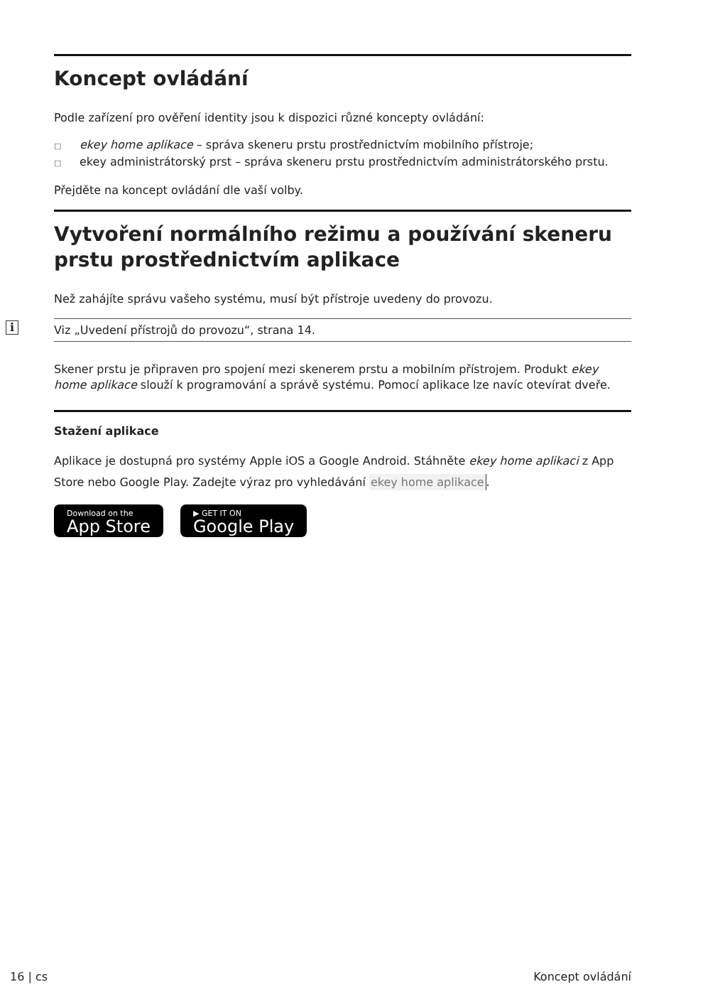Koncept ovládání
Podle zařízení pro ověření identity jsou k dispozici různé koncepty ovládání:
□ ekey home aplikace – správa skeneru prstu prostřednictvím mobilního přístroje;
□ ekey administrátorský prst – správa skeneru prstu prostřednictvím administrátorského prstu.
Přejděte na koncept ovládání dle vaší volby.
Vytvoření normálního režimu a používání skeneru prstu prostřednictvím aplikace
Než zahájíte správu vašeho systému, musí být přístroje uvedeny do provozu.
i Viz „Uvedení přístrojů do provozu“, strana 14.
Skener prstu je připraven pro spojení mezi skenerem prstu a mobilním přístrojem. Produkt ekey home aplikace slouží k programování a správě systému. Pomocí aplikace lze navíc otevírat dveře.
Stažení aplikace
Aplikace je dostupná pro systémy Apple iOS a Google Android. Stáhněte ekey home aplikaci z App Store nebo Google Play. Zadejte výraz pro vyhledávání ekey home aplikace.
Download on the
App Store
▶ GET IT ON
Google Play
16 | cs Koncept ovládání